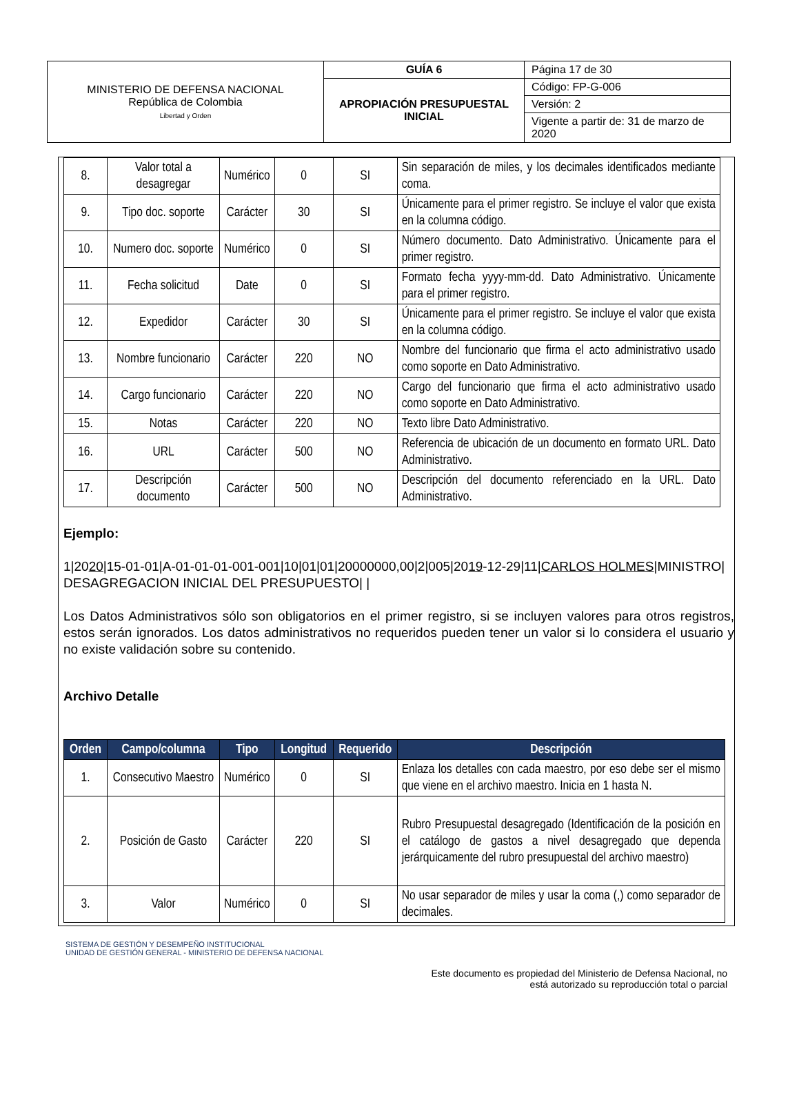| MINISTERIO DE DEFENSA NACIONAL República de Colombia Libertad y Orden | GUÍA 6 | Página 17 de 30 |
| | APROPIACIÓN PRESUPUESTAL INICIAL | Código: FP-G-006 |
| | | Versión: 2 |
| | | Vigente a partir de: 31 de marzo de 2020 |
| 8. | Valor total a desagregar | Numérico | 0 | SI | Sin separación de miles, y los decimales identificados mediante coma. |
| 9. | Tipo doc. soporte | Carácter | 30 | SI | Únicamente para el primer registro. Se incluye el valor que exista en la columna código. |
| 10. | Numero doc. soporte | Numérico | 0 | SI | Número documento. Dato Administrativo. Únicamente para el primer registro. |
| 11. | Fecha solicitud | Date | 0 | SI | Formato fecha yyyy-mm-dd. Dato Administrativo. Únicamente para el primer registro. |
| 12. | Expedidor | Carácter | 30 | SI | Únicamente para el primer registro. Se incluye el valor que exista en la columna código. |
| 13. | Nombre funcionario | Carácter | 220 | NO | Nombre del funcionario que firma el acto administrativo usado como soporte en Dato Administrativo. |
| 14. | Cargo funcionario | Carácter | 220 | NO | Cargo del funcionario que firma el acto administrativo usado como soporte en Dato Administrativo. |
| 15. | Notas | Carácter | 220 | NO | Texto libre Dato Administrativo. |
| 16. | URL | Carácter | 500 | NO | Referencia de ubicación de un documento en formato URL. Dato Administrativo. |
| 17. | Descripción documento | Carácter | 500 | NO | Descripción del documento referenciado en la URL. Dato Administrativo. |
Ejemplo:
1|2020|15-01-01|A-01-01-01-001-001|10|01|01|20000000,00|2|005|2019-12-29|11|CARLOS HOLMES|MINISTRO| DESAGREGACION INICIAL DEL PRESUPUESTO| |
Los Datos Administrativos sólo son obligatorios en el primer registro, si se incluyen valores para otros registros, estos serán ignorados. Los datos administrativos no requeridos pueden tener un valor si lo considera el usuario y no existe validación sobre su contenido.
Archivo Detalle
| Orden | Campo/columna | Tipo | Longitud | Requerido | Descripción |
| --- | --- | --- | --- | --- | --- |
| 1. | Consecutivo Maestro | Numérico | 0 | SI | Enlaza los detalles con cada maestro, por eso debe ser el mismo que viene en el archivo maestro. Inicia en 1 hasta N. |
| 2. | Posición de Gasto | Carácter | 220 | SI | Rubro Presupuestal desagregado (Identificación de la posición en el catálogo de gastos a nivel desagregado que dependa jerárquicamente del rubro presupuestal del archivo maestro) |
| 3. | Valor | Numérico | 0 | SI | No usar separador de miles y usar la coma (,) como separador de decimales. |
SISTEMA DE GESTIÓN Y DESEMPEÑO INSTITUCIONAL
UNIDAD DE GESTIÓN GENERAL - MINISTERIO DE DEFENSA NACIONAL
Este documento es propiedad del Ministerio de Defensa Nacional, no
está autorizado su reproducción total o parcial